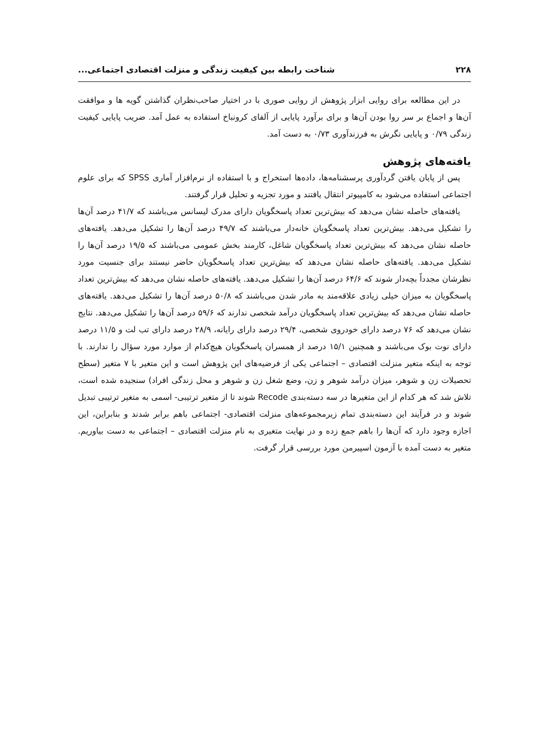۲۲۸ شناخت رابطه بین کیفیت زندگی و منزلت اقتصادی اجتماعی...
در این مطالعه برای روایی ابزار پژوهش از روایی صوری با در اختیار صاحب‌نظران گذاشتن گویه ها و موافقت آن‌ها و اجماع بر سر روا بودن آن‌ها و برای برآورد پایایی از آلفای کرونباخ استفاده به عمل آمد. ضریب پایایی کیفیت زندگی ۰/۷۹ و پایایی نگرش به فرزندآوری ۰/۷۳ به دست آمد.
یافته‌های پژوهش
پس از پایان یافتن گردآوری پرسشنامه‌ها، داده‌ها استخراج و با استفاده از نرم‌افزار آماری SPSS که برای علوم اجتماعی استفاده می‌شود به کامپیوتر انتقال یافتند و مورد تجزیه و تحلیل قرار گرفتند.
یافته‌های حاصله نشان می‌دهد که بیش‌ترین تعداد پاسخگویان دارای مدرک لیسانس می‌باشند که ۴۱/۷ درصد آن‌ها را تشکیل می‌دهد. بیش‌ترین تعداد پاسخگویان خانه‌دار می‌باشند که ۴۹/۷ درصد آن‌ها را تشکیل می‌دهد. یافته‌های حاصله نشان می‌دهد که بیش‌ترین تعداد پاسخگویان شاغل، کارمند بخش عمومی می‌باشند که ۱۹/۵ درصد آن‌ها را تشکیل می‌دهد. یافته‌های حاصله نشان می‌دهد که بیش‌ترین تعداد پاسخگویان حاضر نیستند برای جنسیت مورد نظرشان مجدداً بچه‌دار شوند که ۶۴/۶ درصد آن‌ها را تشکیل می‌دهد. یافته‌های حاصله نشان می‌دهد که بیش‌ترین تعداد پاسخگویان به میزان خیلی زیادی علاقه‌مند به مادر شدن می‌باشند که ۵۰/۸ درصد آن‌ها را تشکیل می‌دهد. یافته‌های حاصله نشان می‌دهد که بیش‌ترین تعداد پاسخگویان درآمد شخصی ندارند که ۵۹/۶ درصد آن‌ها را تشکیل می‌دهد. نتایج نشان می‌دهد که ۷۶ درصد دارای خودروی شخصی، ۲۹/۴ درصد دارای رایانه، ۲۸/۹ درصد دارای تب لت و ۱۱/۵ درصد دارای نوت بوک می‌باشند و همچنین ۱۵/۱ درصد از همسران پاسخگویان هیچ‌کدام از موارد مورد سؤال را ندارند. با توجه به اینکه متغیر منزلت اقتصادی – اجتماعی یکی از فرضیه‌های این پژوهش است و این متغیر با ۷ متغیر (سطح تحصیلات زن و شوهر، میزان درآمد شوهر و زن، وضع شغل زن و شوهر و محل زندگی افراد) سنجیده شده است، تلاش شد که هر کدام از این متغیرها در سه دسته‌بندی Recode شوند تا از متغیر ترتیبی- اسمی به متغیر ترتیبی تبدیل شوند و در فرآیند این دسته‌بندی تمام زیرمجموعه‌های منزلت اقتصادی- اجتماعی باهم برابر شدند و بنابراین، این اجازه وجود دارد که آن‌ها را باهم جمع زده و در نهایت متغیری به نام منزلت اقتصادی – اجتماعی به دست بیاوریم. متغیر به دست آمده با آزمون اسپیرمن مورد بررسی قرار گرفت.